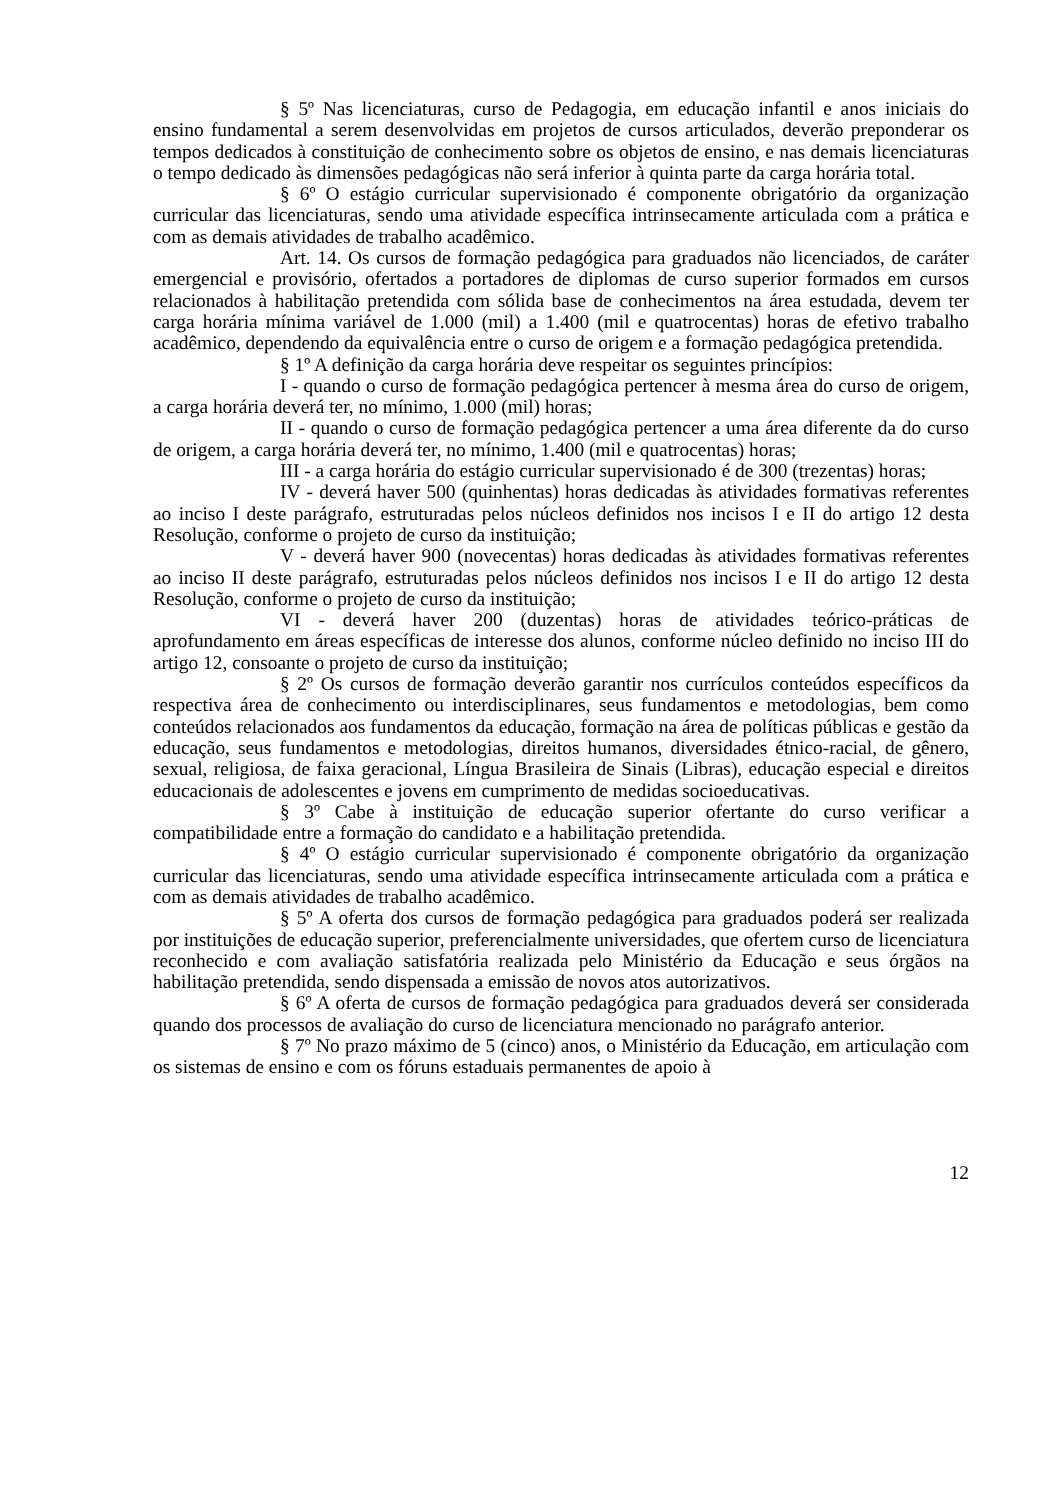§ 5º Nas licenciaturas, curso de Pedagogia, em educação infantil e anos iniciais do ensino fundamental a serem desenvolvidas em projetos de cursos articulados, deverão preponderar os tempos dedicados à constituição de conhecimento sobre os objetos de ensino, e nas demais licenciaturas o tempo dedicado às dimensões pedagógicas não será inferior à quinta parte da carga horária total.
§ 6º O estágio curricular supervisionado é componente obrigatório da organização curricular das licenciaturas, sendo uma atividade específica intrinsecamente articulada com a prática e com as demais atividades de trabalho acadêmico.
Art. 14. Os cursos de formação pedagógica para graduados não licenciados, de caráter emergencial e provisório, ofertados a portadores de diplomas de curso superior formados em cursos relacionados à habilitação pretendida com sólida base de conhecimentos na área estudada, devem ter carga horária mínima variável de 1.000 (mil) a 1.400 (mil e quatrocentas) horas de efetivo trabalho acadêmico, dependendo da equivalência entre o curso de origem e a formação pedagógica pretendida.
§ 1º A definição da carga horária deve respeitar os seguintes princípios:
I - quando o curso de formação pedagógica pertencer à mesma área do curso de origem, a carga horária deverá ter, no mínimo, 1.000 (mil) horas;
II - quando o curso de formação pedagógica pertencer a uma área diferente da do curso de origem, a carga horária deverá ter, no mínimo, 1.400 (mil e quatrocentas) horas;
III - a carga horária do estágio curricular supervisionado é de 300 (trezentas) horas;
IV - deverá haver 500 (quinhentas) horas dedicadas às atividades formativas referentes ao inciso I deste parágrafo, estruturadas pelos núcleos definidos nos incisos I e II do artigo 12 desta Resolução, conforme o projeto de curso da instituição;
V - deverá haver 900 (novecentas) horas dedicadas às atividades formativas referentes ao inciso II deste parágrafo, estruturadas pelos núcleos definidos nos incisos I e II do artigo 12 desta Resolução, conforme o projeto de curso da instituição;
VI - deverá haver 200 (duzentas) horas de atividades teórico-práticas de aprofundamento em áreas específicas de interesse dos alunos, conforme núcleo definido no inciso III do artigo 12, consoante o projeto de curso da instituição;
§ 2º Os cursos de formação deverão garantir nos currículos conteúdos específicos da respectiva área de conhecimento ou interdisciplinares, seus fundamentos e metodologias, bem como conteúdos relacionados aos fundamentos da educação, formação na área de políticas públicas e gestão da educação, seus fundamentos e metodologias, direitos humanos, diversidades étnico-racial, de gênero, sexual, religiosa, de faixa geracional, Língua Brasileira de Sinais (Libras), educação especial e direitos educacionais de adolescentes e jovens em cumprimento de medidas socioeducativas.
§ 3º Cabe à instituição de educação superior ofertante do curso verificar a compatibilidade entre a formação do candidato e a habilitação pretendida.
§ 4º O estágio curricular supervisionado é componente obrigatório da organização curricular das licenciaturas, sendo uma atividade específica intrinsecamente articulada com a prática e com as demais atividades de trabalho acadêmico.
§ 5º A oferta dos cursos de formação pedagógica para graduados poderá ser realizada por instituições de educação superior, preferencialmente universidades, que ofertem curso de licenciatura reconhecido e com avaliação satisfatória realizada pelo Ministério da Educação e seus órgãos na habilitação pretendida, sendo dispensada a emissão de novos atos autorizativos.
§ 6º A oferta de cursos de formação pedagógica para graduados deverá ser considerada quando dos processos de avaliação do curso de licenciatura mencionado no parágrafo anterior.
§ 7º No prazo máximo de 5 (cinco) anos, o Ministério da Educação, em articulação com os sistemas de ensino e com os fóruns estaduais permanentes de apoio à
12